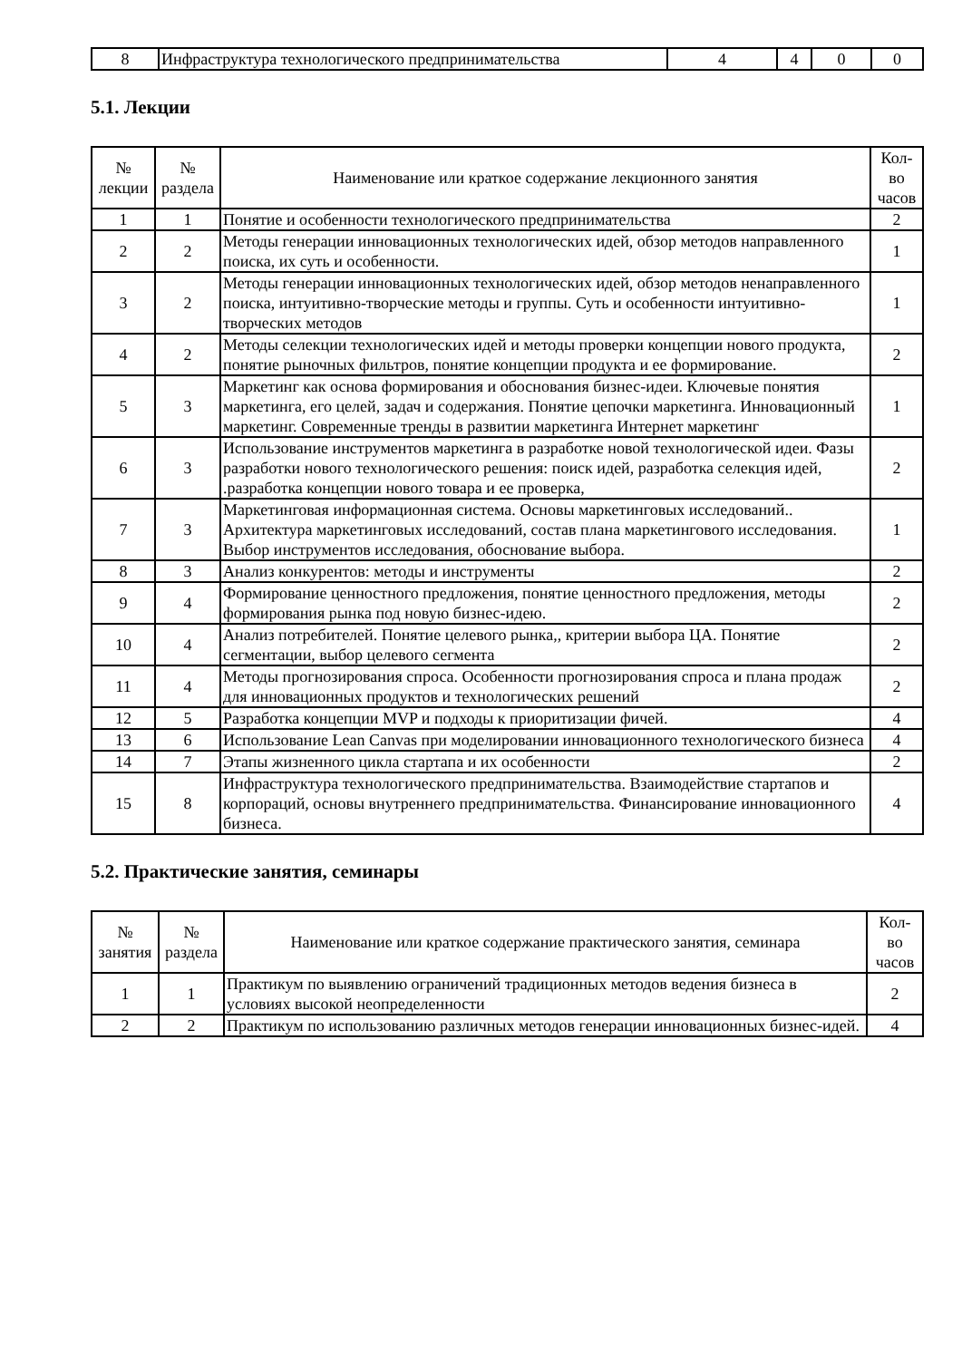| 8 | Инфраструктура технологического предпринимательства | 4 | 4 | 0 | 0 |
5.1. Лекции
| № лекции | № раздела | Наименование или краткое содержание лекционного занятия | Кол- во часов |
| --- | --- | --- | --- |
| 1 | 1 | Понятие и особенности технологического предпринимательства | 2 |
| 2 | 2 | Методы генерации инновационных технологических идей, обзор методов направленного поиска, их суть и особенности. | 1 |
| 3 | 2 | Методы генерации инновационных технологических идей, обзор методов ненаправленного поиска, интуитивно-творческие методы и группы. Суть и особенности интуитивно-творческих методов | 1 |
| 4 | 2 | Методы селекции технологических идей и методы проверки концепции нового продукта, понятие рыночных фильтров, понятие концепции продукта и ее формирование. | 2 |
| 5 | 3 | Маркетинг как основа формирования и обоснования бизнес-идеи. Ключевые понятия маркетинга, его целей, задач и содержания. Понятие цепочки маркетинга. Инновационный маркетинг. Современные тренды в развитии маркетинга Интернет маркетинг | 1 |
| 6 | 3 | Использование инструментов маркетинга в разработке новой технологической идеи. Фазы разработки нового технологического решения: поиск идей, разработка селекция идей, .разработка концепции нового товара и ее проверка, | 2 |
| 7 | 3 | Маркетинговая информационная система. Основы маркетинговых исследований.. Архитектура маркетинговых исследований, состав плана маркетингового исследования. Выбор инструментов исследования, обоснование выбора. | 1 |
| 8 | 3 | Анализ конкурентов: методы и инструменты | 2 |
| 9 | 4 | Формирование ценностного предложения, понятие ценностного предложения, методы формирования рынка под новую бизнес-идею. | 2 |
| 10 | 4 | Анализ потребителей. Понятие целевого рынка,, критерии выбора ЦА. Понятие сегментации, выбор целевого сегмента | 2 |
| 11 | 4 | Методы прогнозирования спроса. Особенности прогнозирования спроса и плана продаж для инновационных продуктов и технологических решений | 2 |
| 12 | 5 | Разработка концепции MVP и подходы к приоритизации фичей. | 4 |
| 13 | 6 | Использование Lean Canvas при моделировании инновационного технологического бизнеса | 4 |
| 14 | 7 | Этапы жизненного цикла стартапа и их особенности | 2 |
| 15 | 8 | Инфраструктура технологического предпринимательства. Взаимодействие стартапов и корпораций, основы внутреннего предпринимательства. Финансирование инновационного бизнеса. | 4 |
5.2. Практические занятия, семинары
| № занятия | № раздела | Наименование или краткое содержание практического занятия, семинара | Кол- во часов |
| --- | --- | --- | --- |
| 1 | 1 | Практикум по выявлению ограничений традиционных методов ведения бизнеса в условиях высокой неопределенности | 2 |
| 2 | 2 | Практикум по использованию различных методов генерации инновационных бизнес-идей. | 4 |